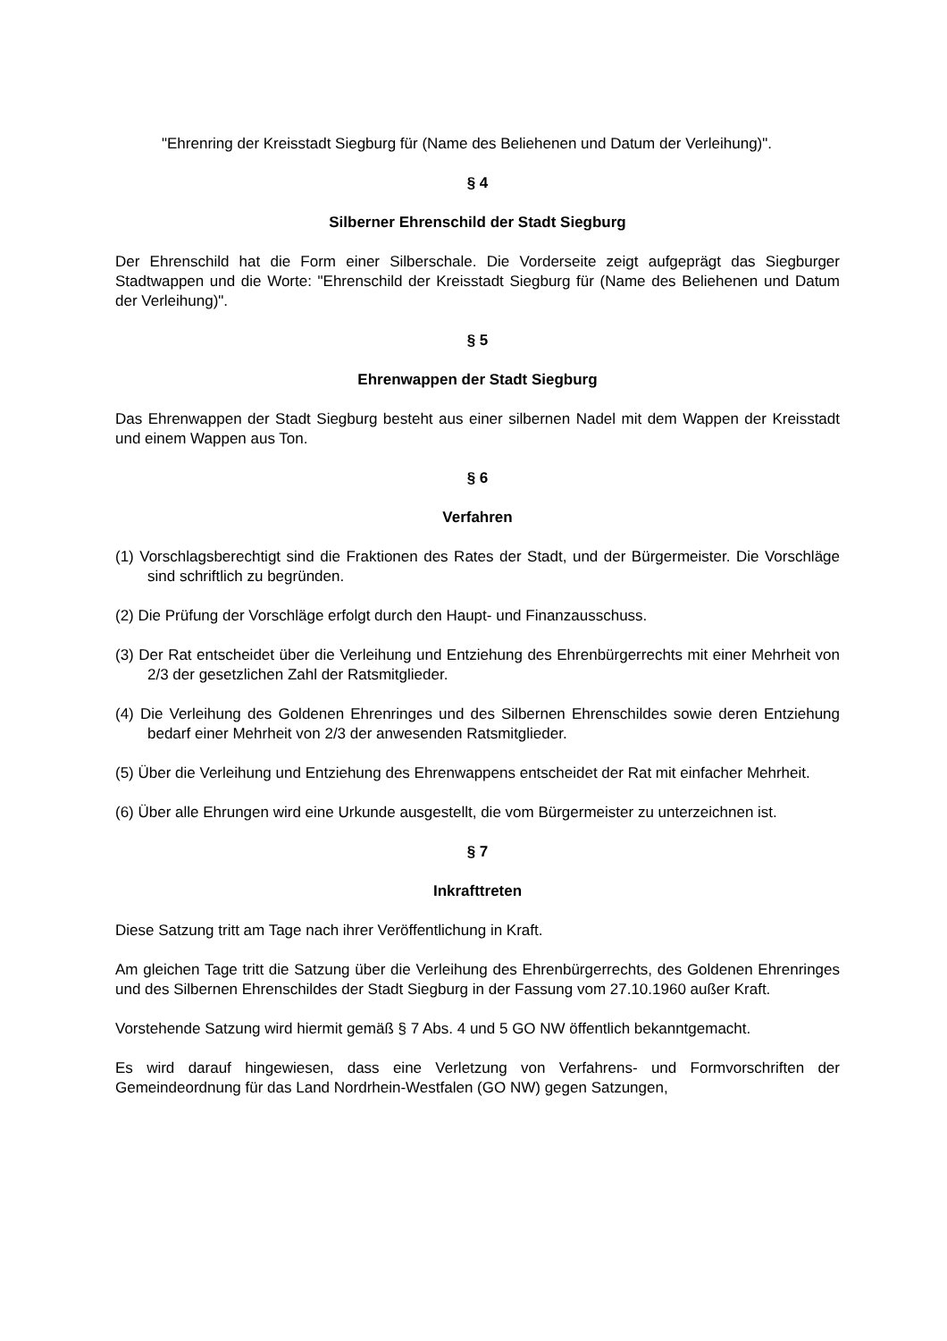"Ehrenring der Kreisstadt Siegburg für (Name des Beliehenen und Datum der Verleihung)".
§ 4
Silberner Ehrenschild der Stadt Siegburg
Der Ehrenschild hat die Form einer Silberschale. Die Vorderseite zeigt aufgeprägt das Siegburger Stadtwappen und die Worte: "Ehrenschild der Kreisstadt Siegburg für (Name des Beliehenen und Datum der Verleihung)".
§ 5
Ehrenwappen der Stadt Siegburg
Das Ehrenwappen der Stadt Siegburg besteht aus einer silbernen Nadel mit dem Wappen der Kreisstadt und einem Wappen aus Ton.
§ 6
Verfahren
(1) Vorschlagsberechtigt sind die Fraktionen des Rates der Stadt, und der Bürgermeister. Die Vorschläge sind schriftlich zu begründen.
(2) Die Prüfung der Vorschläge erfolgt durch den Haupt- und Finanzausschuss.
(3) Der Rat entscheidet über die Verleihung und Entziehung des Ehrenbürgerrechts mit einer Mehrheit von 2/3 der gesetzlichen Zahl der Ratsmitglieder.
(4) Die Verleihung des Goldenen Ehrenringes und des Silbernen Ehrenschildes sowie deren Entziehung bedarf einer Mehrheit von 2/3 der anwesenden Ratsmitglieder.
(5) Über die Verleihung und Entziehung des Ehrenwappens entscheidet der Rat mit einfacher Mehrheit.
(6) Über alle Ehrungen wird eine Urkunde ausgestellt, die vom Bürgermeister zu unterzeichnen ist.
§ 7
Inkrafttreten
Diese Satzung tritt am Tage nach ihrer Veröffentlichung in Kraft.
Am gleichen Tage tritt die Satzung über die Verleihung des Ehrenbürgerrechts, des Goldenen Ehrenringes und des Silbernen Ehrenschildes der Stadt Siegburg in der Fassung vom 27.10.1960 außer Kraft.
Vorstehende Satzung wird hiermit gemäß § 7 Abs. 4 und 5 GO NW öffentlich bekanntgemacht.
Es wird darauf hingewiesen, dass eine Verletzung von Verfahrens- und Formvorschriften der Gemeindeordnung für das Land Nordrhein-Westfalen (GO NW) gegen Satzungen,